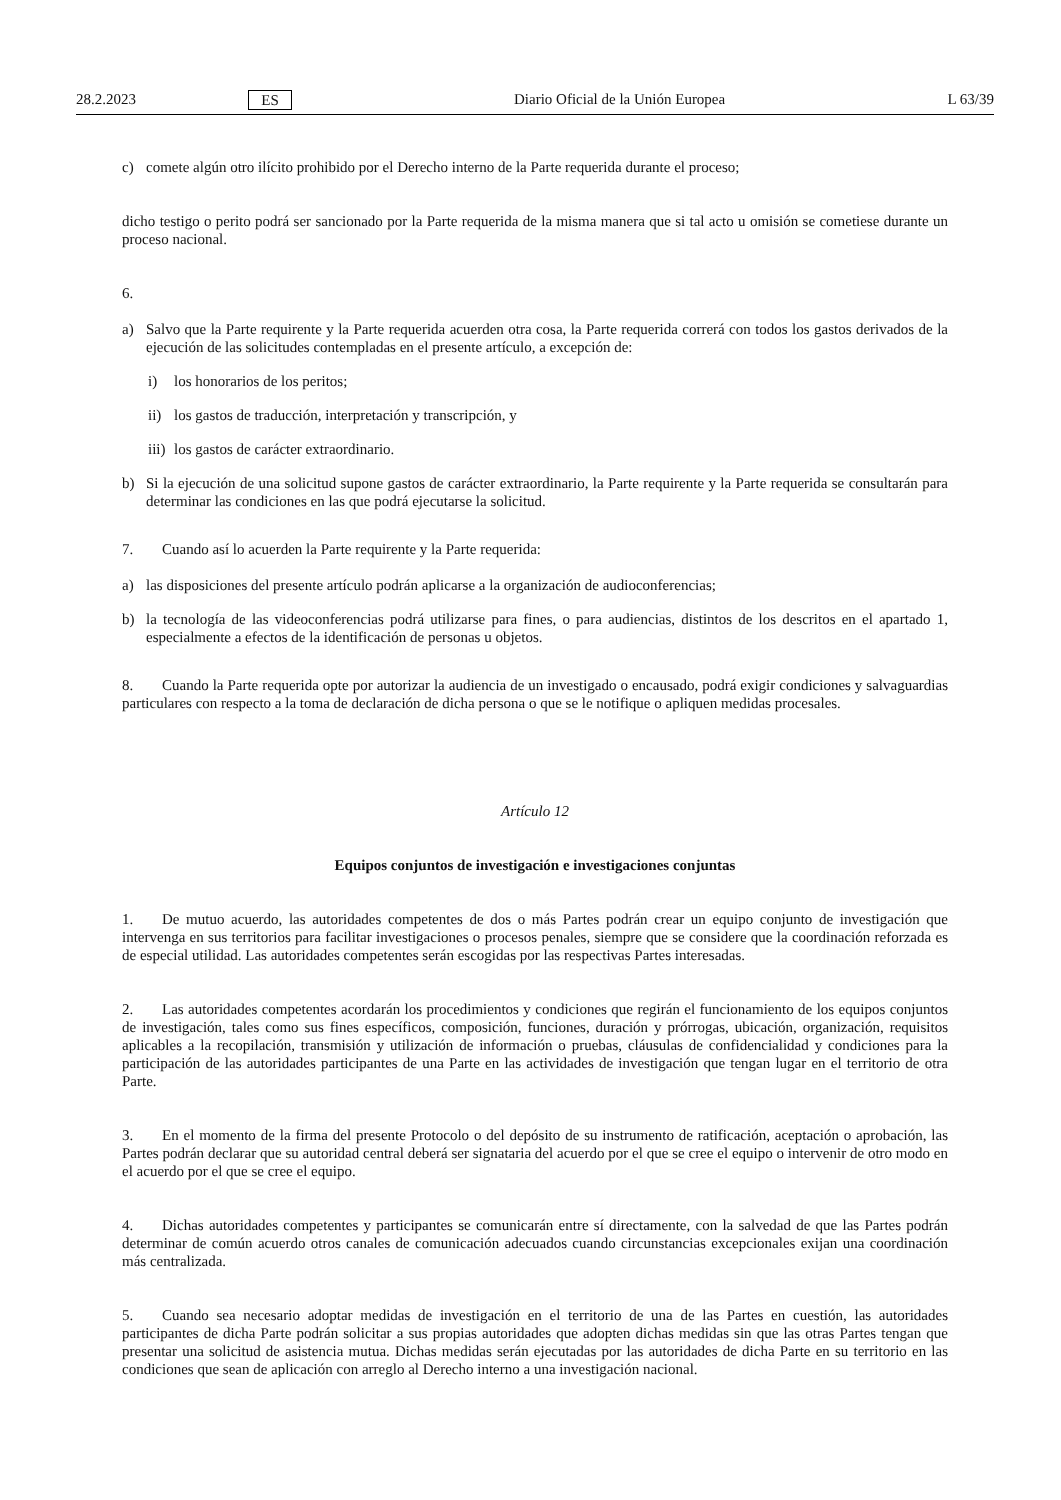28.2.2023 ES Diario Oficial de la Unión Europea L 63/39
c) comete algún otro ilícito prohibido por el Derecho interno de la Parte requerida durante el proceso;
dicho testigo o perito podrá ser sancionado por la Parte requerida de la misma manera que si tal acto u omisión se cometiese durante un proceso nacional.
6.
a) Salvo que la Parte requirente y la Parte requerida acuerden otra cosa, la Parte requerida correrá con todos los gastos derivados de la ejecución de las solicitudes contempladas en el presente artículo, a excepción de:
i) los honorarios de los peritos;
ii) los gastos de traducción, interpretación y transcripción, y
iii) los gastos de carácter extraordinario.
b) Si la ejecución de una solicitud supone gastos de carácter extraordinario, la Parte requirente y la Parte requerida se consultarán para determinar las condiciones en las que podrá ejecutarse la solicitud.
7. Cuando así lo acuerden la Parte requirente y la Parte requerida:
a) las disposiciones del presente artículo podrán aplicarse a la organización de audioconferencias;
b) la tecnología de las videoconferencias podrá utilizarse para fines, o para audiencias, distintos de los descritos en el apartado 1, especialmente a efectos de la identificación de personas u objetos.
8. Cuando la Parte requerida opte por autorizar la audiencia de un investigado o encausado, podrá exigir condiciones y salvaguardias particulares con respecto a la toma de declaración de dicha persona o que se le notifique o apliquen medidas procesales.
Artículo 12
Equipos conjuntos de investigación e investigaciones conjuntas
1. De mutuo acuerdo, las autoridades competentes de dos o más Partes podrán crear un equipo conjunto de investigación que intervenga en sus territorios para facilitar investigaciones o procesos penales, siempre que se considere que la coordinación reforzada es de especial utilidad. Las autoridades competentes serán escogidas por las respectivas Partes interesadas.
2. Las autoridades competentes acordarán los procedimientos y condiciones que regirán el funcionamiento de los equipos conjuntos de investigación, tales como sus fines específicos, composición, funciones, duración y prórrogas, ubicación, organización, requisitos aplicables a la recopilación, transmisión y utilización de información o pruebas, cláusulas de confidencialidad y condiciones para la participación de las autoridades participantes de una Parte en las actividades de investigación que tengan lugar en el territorio de otra Parte.
3. En el momento de la firma del presente Protocolo o del depósito de su instrumento de ratificación, aceptación o aprobación, las Partes podrán declarar que su autoridad central deberá ser signataria del acuerdo por el que se cree el equipo o intervenir de otro modo en el acuerdo por el que se cree el equipo.
4. Dichas autoridades competentes y participantes se comunicarán entre sí directamente, con la salvedad de que las Partes podrán determinar de común acuerdo otros canales de comunicación adecuados cuando circunstancias excepcionales exijan una coordinación más centralizada.
5. Cuando sea necesario adoptar medidas de investigación en el territorio de una de las Partes en cuestión, las autoridades participantes de dicha Parte podrán solicitar a sus propias autoridades que adopten dichas medidas sin que las otras Partes tengan que presentar una solicitud de asistencia mutua. Dichas medidas serán ejecutadas por las autoridades de dicha Parte en su territorio en las condiciones que sean de aplicación con arreglo al Derecho interno a una investigación nacional.